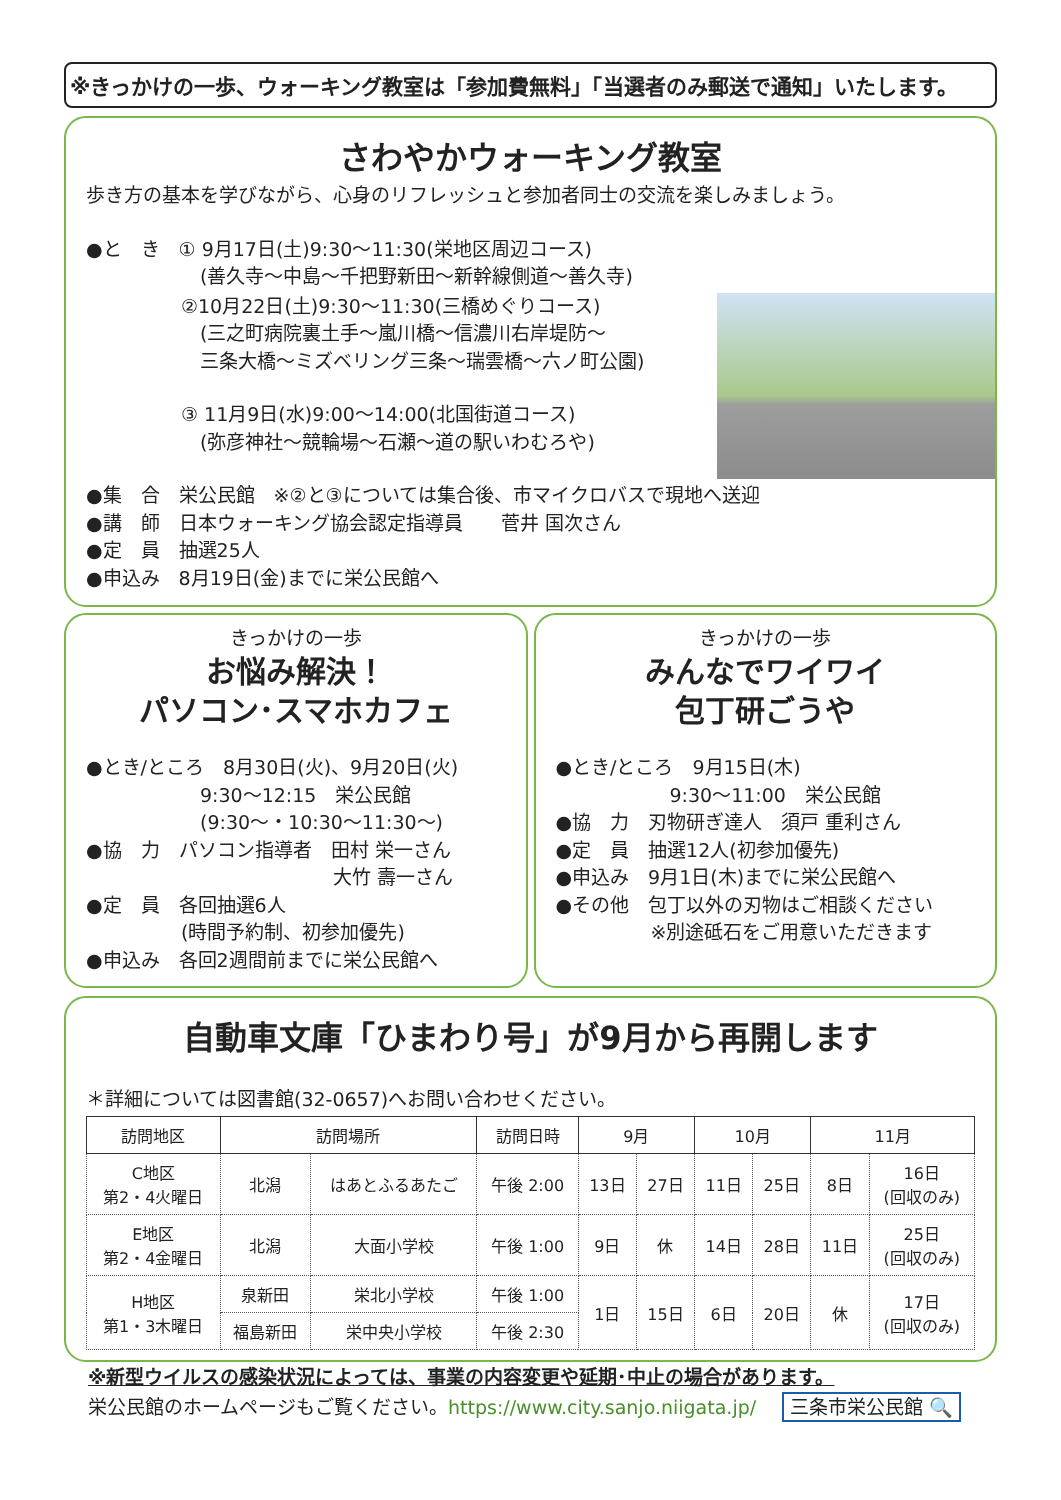※きっかけの一歩、ウォーキング教室は「参加費無料」「当選者のみ郵送で通知」いたします。
さわやかウォーキング教室
歩き方の基本を学びながら、心身のリフレッシュと参加者同士の交流を楽しみましょう。
●と　き　① 9月17日(土)9:30〜11:30(栄地区周辺コース)
　　　　　　(善久寺〜中島〜千把野新田〜新幹線側道〜善久寺)
　　　　　②10月22日(土)9:30〜11:30(三橋めぐりコース)
　　　　　　(三之町病院裏土手〜嵐川橋〜信濃川右岸堤防〜
　　　　　　三条大橋〜ミズベリング三条〜瑞雲橋〜六ノ町公園)
　　　　　③ 11月9日(水)9:00〜14:00(北国街道コース)
　　　　　　(弥彦神社〜競輪場〜石瀬〜道の駅いわむろや)
●集　合　栄公民館　※②と③については集合後、市マイクロバスで現地へ送迎
●講　師　日本ウォーキング協会認定指導員　　菅井 国次さん
●定　員　抽選25人
●申込み　8月19日(金)までに栄公民館へ
きっかけの一歩
お悩み解決！
パソコン･スマホカフェ
●とき/ところ　8月30日(火)、9月20日(火)
　　　　　　9:30〜12:15　栄公民館
　　　　　　(9:30〜・10:30〜11:30〜)
●協　力　パソコン指導者　田村 栄一さん
　　　　　　　　　　　　　大竹 壽一さん
●定　員　各回抽選6人
　　　　　(時間予約制、初参加優先)
●申込み　各回2週間前までに栄公民館へ
きっかけの一歩
みんなでワイワイ
包丁研ごうや
●とき/ところ　9月15日(木)
　　　　　　9:30〜11:00　栄公民館
●協　力　刃物研ぎ達人　須戸 重利さん
●定　員　抽選12人(初参加優先)
●申込み　9月1日(木)までに栄公民館へ
●その他　包丁以外の刃物はご相談ください
　　　　　※別途砥石をご用意いただきます
自動車文庫「ひまわり号」が9月から再開します
＊詳細については図書館(32-0657)へお問い合わせください。
| 訪問地区 | 訪問場所 | | 訪問日時 | 9月 | | 10月 | | 11月 | |
| --- | --- | --- | --- | --- | --- | --- | --- | --- | --- |
| C地区 第2・4火曜日 | 北潟 | はあとふるあたご | 午後 2:00 | 13日 | 27日 | 11日 | 25日 | 8日 | 16日 (回収のみ) |
| E地区 第2・4金曜日 | 北潟 | 大面小学校 | 午後 1:00 | 9日 | 休 | 14日 | 28日 | 11日 | 25日 (回収のみ) |
| H地区 第1・3木曜日 | 泉新田 | 栄北小学校 | 午後 1:00 | 1日 | 15日 | 6日 | 20日 | 休 | 17日 (回収のみ) |
| | 福島新田 | 栄中央小学校 | 午後 2:30 | | | | | | |
※新型ウイルスの感染状況によっては、事業の内容変更や延期･中止の場合があります。
栄公民館のホームページもご覧ください。https://www.city.sanjo.niigata.jp/ 三条市栄公民館 🔍